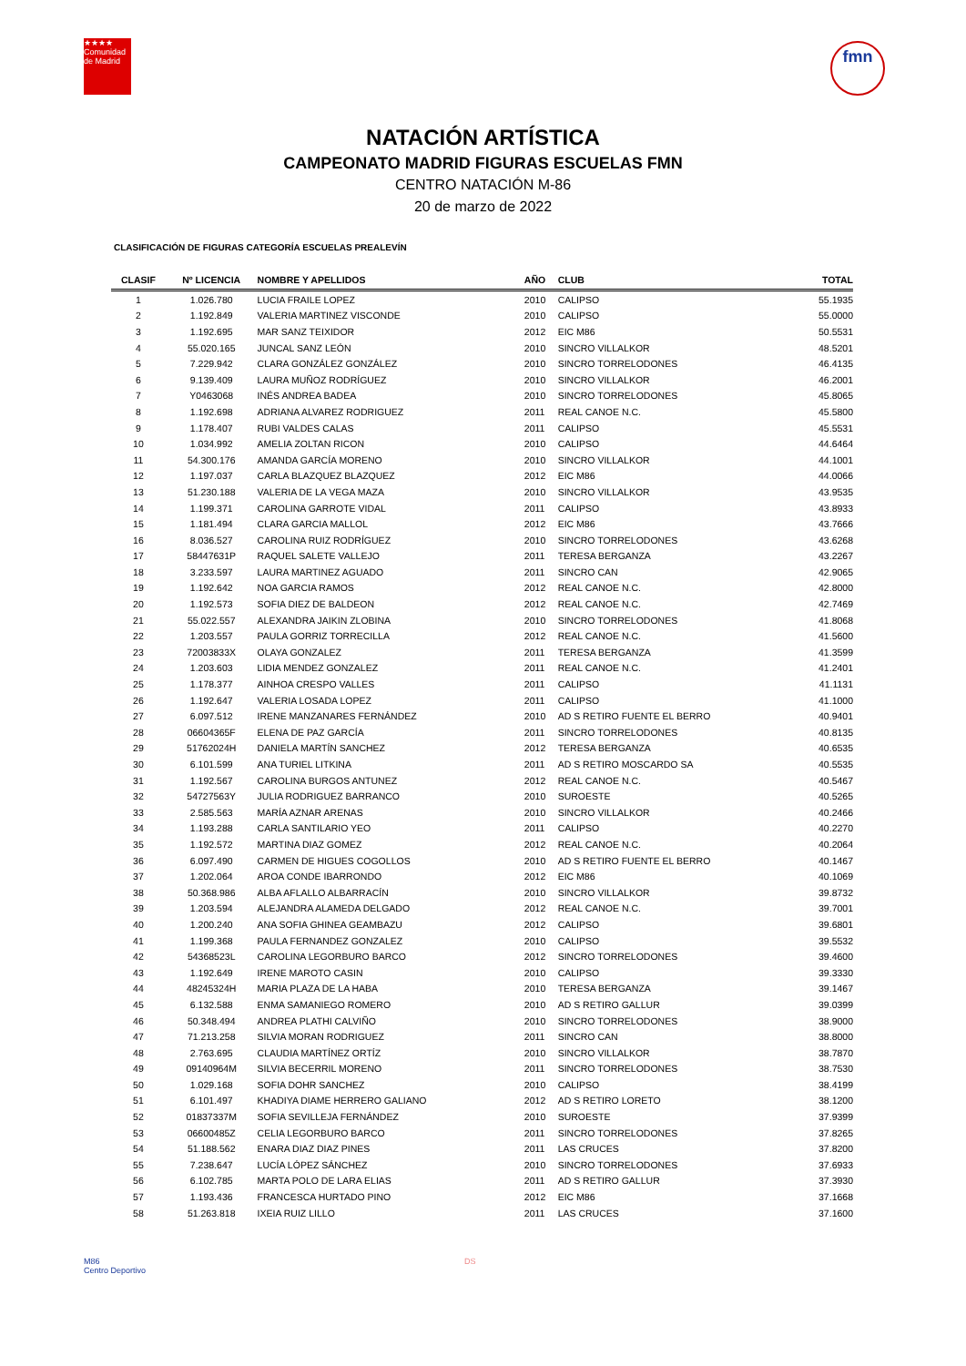★★★★
Comunidad de Madrid
fmn
NATACIÓN ARTÍSTICA
CAMPEONATO MADRID FIGURAS ESCUELAS FMN
CENTRO NATACIÓN M-86
20 de marzo de 2022
CLASIFICACIÓN DE FIGURAS CATEGORÍA ESCUELAS PREALEVÍN
| CLASIF | Nº LICENCIA | NOMBRE Y APELLIDOS | AÑO | CLUB | TOTAL |
| --- | --- | --- | --- | --- | --- |
| 1 | 1.026.780 | LUCIA FRAILE LOPEZ | 2010 | CALIPSO | 55.1935 |
| 2 | 1.192.849 | VALERIA MARTINEZ VISCONDE | 2010 | CALIPSO | 55.0000 |
| 3 | 1.192.695 | MAR SANZ TEIXIDOR | 2012 | EIC M86 | 50.5531 |
| 4 | 55.020.165 | JUNCAL SANZ LEÓN | 2010 | SINCRO VILLALKOR | 48.5201 |
| 5 | 7.229.942 | CLARA GONZÁLEZ GONZÁLEZ | 2010 | SINCRO TORRELODONES | 46.4135 |
| 6 | 9.139.409 | LAURA MUÑOZ RODRÍGUEZ | 2010 | SINCRO VILLALKOR | 46.2001 |
| 7 | Y0463068 | INÉS ANDREA BADEA | 2010 | SINCRO TORRELODONES | 45.8065 |
| 8 | 1.192.698 | ADRIANA ALVAREZ RODRIGUEZ | 2011 | REAL CANOE N.C. | 45.5800 |
| 9 | 1.178.407 | RUBI VALDES CALAS | 2011 | CALIPSO | 45.5531 |
| 10 | 1.034.992 | AMELIA ZOLTAN RICON | 2010 | CALIPSO | 44.6464 |
| 11 | 54.300.176 | AMANDA GARCÍA MORENO | 2010 | SINCRO VILLALKOR | 44.1001 |
| 12 | 1.197.037 | CARLA BLAZQUEZ BLAZQUEZ | 2012 | EIC M86 | 44.0066 |
| 13 | 51.230.188 | VALERIA DE LA VEGA MAZA | 2010 | SINCRO VILLALKOR | 43.9535 |
| 14 | 1.199.371 | CAROLINA GARROTE VIDAL | 2011 | CALIPSO | 43.8933 |
| 15 | 1.181.494 | CLARA GARCIA MALLOL | 2012 | EIC M86 | 43.7666 |
| 16 | 8.036.527 | CAROLINA RUIZ RODRÍGUEZ | 2010 | SINCRO TORRELODONES | 43.6268 |
| 17 | 58447631P | RAQUEL SALETE VALLEJO | 2011 | TERESA BERGANZA | 43.2267 |
| 18 | 3.233.597 | LAURA MARTINEZ AGUADO | 2011 | SINCRO CAN | 42.9065 |
| 19 | 1.192.642 | NOA GARCIA RAMOS | 2012 | REAL CANOE N.C. | 42.8000 |
| 20 | 1.192.573 | SOFIA DIEZ DE BALDEON | 2012 | REAL CANOE N.C. | 42.7469 |
| 21 | 55.022.557 | ALEXANDRA JAIKIN ZLOBINA | 2010 | SINCRO TORRELODONES | 41.8068 |
| 22 | 1.203.557 | PAULA GORRIZ TORRECILLA | 2012 | REAL CANOE N.C. | 41.5600 |
| 23 | 72003833X | OLAYA GONZALEZ | 2011 | TERESA BERGANZA | 41.3599 |
| 24 | 1.203.603 | LIDIA MENDEZ GONZALEZ | 2011 | REAL CANOE N.C. | 41.2401 |
| 25 | 1.178.377 | AINHOA CRESPO VALLES | 2011 | CALIPSO | 41.1131 |
| 26 | 1.192.647 | VALERIA LOSADA LOPEZ | 2011 | CALIPSO | 41.1000 |
| 27 | 6.097.512 | IRENE MANZANARES FERNÁNDEZ | 2010 | AD S RETIRO FUENTE EL BERRO | 40.9401 |
| 28 | 06604365F | ELENA DE PAZ GARCÍA | 2011 | SINCRO TORRELODONES | 40.8135 |
| 29 | 51762024H | DANIELA MARTÍN SANCHEZ | 2012 | TERESA BERGANZA | 40.6535 |
| 30 | 6.101.599 | ANA TURIEL LITKINA | 2011 | AD S RETIRO MOSCARDO SA | 40.5535 |
| 31 | 1.192.567 | CAROLINA BURGOS ANTUNEZ | 2012 | REAL CANOE N.C. | 40.5467 |
| 32 | 54727563Y | JULIA RODRIGUEZ BARRANCO | 2010 | SUROESTE | 40.5265 |
| 33 | 2.585.563 | MARÍA AZNAR ARENAS | 2010 | SINCRO VILLALKOR | 40.2466 |
| 34 | 1.193.288 | CARLA SANTILARIO YEO | 2011 | CALIPSO | 40.2270 |
| 35 | 1.192.572 | MARTINA DIAZ GOMEZ | 2012 | REAL CANOE N.C. | 40.2064 |
| 36 | 6.097.490 | CARMEN DE HIGUES COGOLLOS | 2010 | AD S RETIRO FUENTE EL BERRO | 40.1467 |
| 37 | 1.202.064 | AROA CONDE IBARRONDO | 2012 | EIC M86 | 40.1069 |
| 38 | 50.368.986 | ALBA AFLALLO ALBARRACÍN | 2010 | SINCRO VILLALKOR | 39.8732 |
| 39 | 1.203.594 | ALEJANDRA ALAMEDA DELGADO | 2012 | REAL CANOE N.C. | 39.7001 |
| 40 | 1.200.240 | ANA SOFIA GHINEA GEAMBAZU | 2012 | CALIPSO | 39.6801 |
| 41 | 1.199.368 | PAULA FERNANDEZ GONZALEZ | 2010 | CALIPSO | 39.5532 |
| 42 | 54368523L | CAROLINA LEGORBURO BARCO | 2012 | SINCRO TORRELODONES | 39.4600 |
| 43 | 1.192.649 | IRENE MAROTO CASIN | 2010 | CALIPSO | 39.3330 |
| 44 | 48245324H | MARIA PLAZA DE LA HABA | 2010 | TERESA BERGANZA | 39.1467 |
| 45 | 6.132.588 | ENMA SAMANIEGO ROMERO | 2010 | AD S RETIRO GALLUR | 39.0399 |
| 46 | 50.348.494 | ANDREA PLATHI CALVIÑO | 2010 | SINCRO TORRELODONES | 38.9000 |
| 47 | 71.213.258 | SILVIA MORAN RODRIGUEZ | 2011 | SINCRO CAN | 38.8000 |
| 48 | 2.763.695 | CLAUDIA MARTÍNEZ ORTÍZ | 2010 | SINCRO VILLALKOR | 38.7870 |
| 49 | 09140964M | SILVIA BECERRIL MORENO | 2011 | SINCRO TORRELODONES | 38.7530 |
| 50 | 1.029.168 | SOFIA DOHR SANCHEZ | 2010 | CALIPSO | 38.4199 |
| 51 | 6.101.497 | KHADIYA DIAME HERRERO GALIANO | 2012 | AD S RETIRO LORETO | 38.1200 |
| 52 | 01837337M | SOFIA SEVILLEJA FERNÁNDEZ | 2010 | SUROESTE | 37.9399 |
| 53 | 06600485Z | CELIA LEGORBURO BARCO | 2011 | SINCRO TORRELODONES | 37.8265 |
| 54 | 51.188.562 | ENARA DIAZ DIAZ PINES | 2011 | LAS CRUCES | 37.8200 |
| 55 | 7.238.647 | LUCÍA LÓPEZ SÁNCHEZ | 2010 | SINCRO TORRELODONES | 37.6933 |
| 56 | 6.102.785 | MARTA POLO DE LARA ELIAS | 2011 | AD S RETIRO GALLUR | 37.3930 |
| 57 | 1.193.436 | FRANCESCA HURTADO PINO | 2012 | EIC M86 | 37.1668 |
| 58 | 51.263.818 | IXEIA RUIZ LILLO | 2011 | LAS CRUCES | 37.1600 |
M86
Centro Deportivo
DS